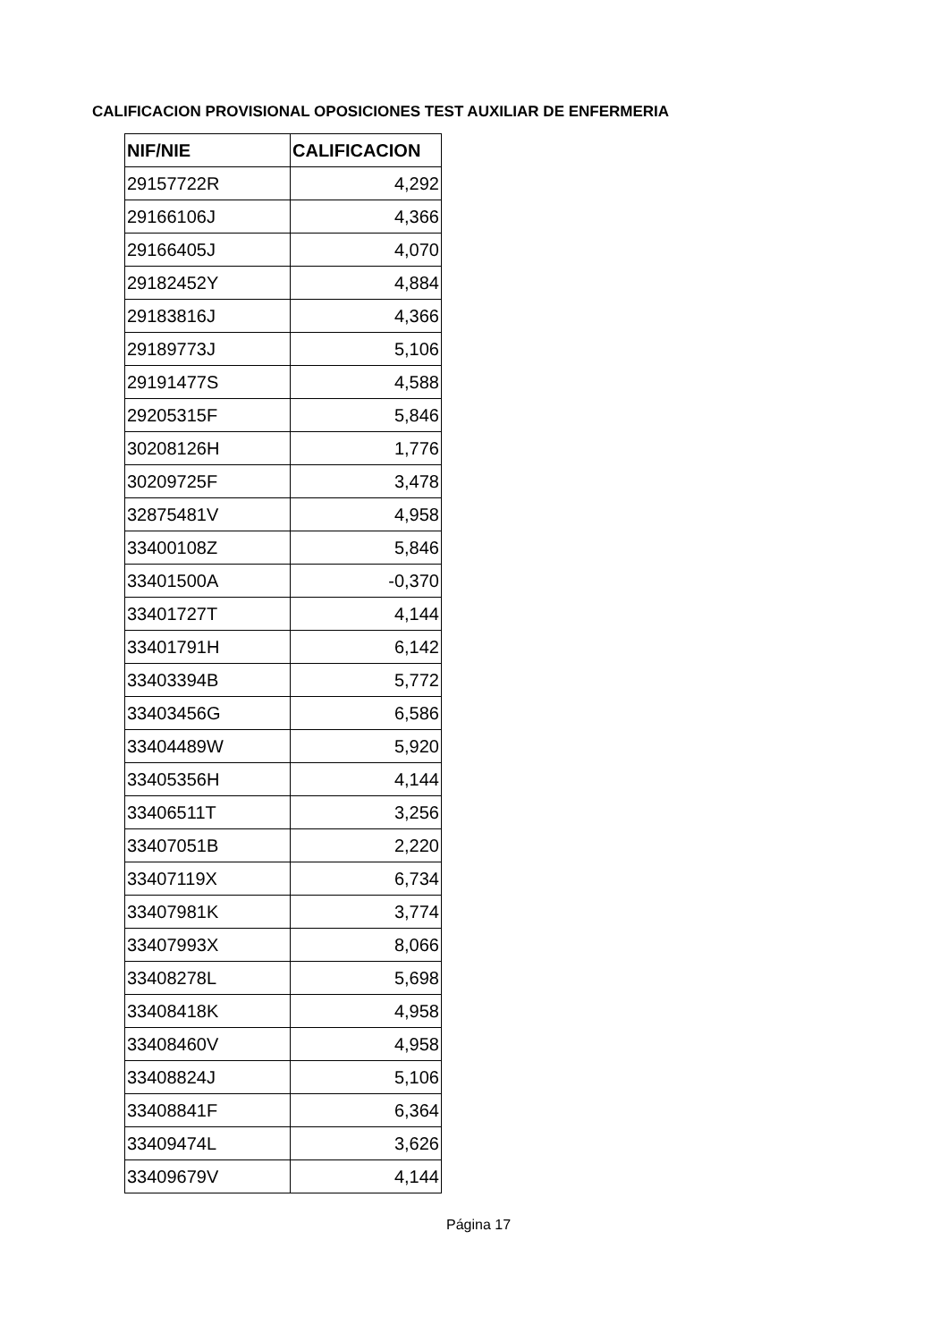CALIFICACION PROVISIONAL OPOSICIONES TEST AUXILIAR DE ENFERMERIA
| NIF/NIE | CALIFICACION |
| --- | --- |
| 29157722R | 4,292 |
| 29166106J | 4,366 |
| 29166405J | 4,070 |
| 29182452Y | 4,884 |
| 29183816J | 4,366 |
| 29189773J | 5,106 |
| 29191477S | 4,588 |
| 29205315F | 5,846 |
| 30208126H | 1,776 |
| 30209725F | 3,478 |
| 32875481V | 4,958 |
| 33400108Z | 5,846 |
| 33401500A | -0,370 |
| 33401727T | 4,144 |
| 33401791H | 6,142 |
| 33403394B | 5,772 |
| 33403456G | 6,586 |
| 33404489W | 5,920 |
| 33405356H | 4,144 |
| 33406511T | 3,256 |
| 33407051B | 2,220 |
| 33407119X | 6,734 |
| 33407981K | 3,774 |
| 33407993X | 8,066 |
| 33408278L | 5,698 |
| 33408418K | 4,958 |
| 33408460V | 4,958 |
| 33408824J | 5,106 |
| 33408841F | 6,364 |
| 33409474L | 3,626 |
| 33409679V | 4,144 |
Página 17